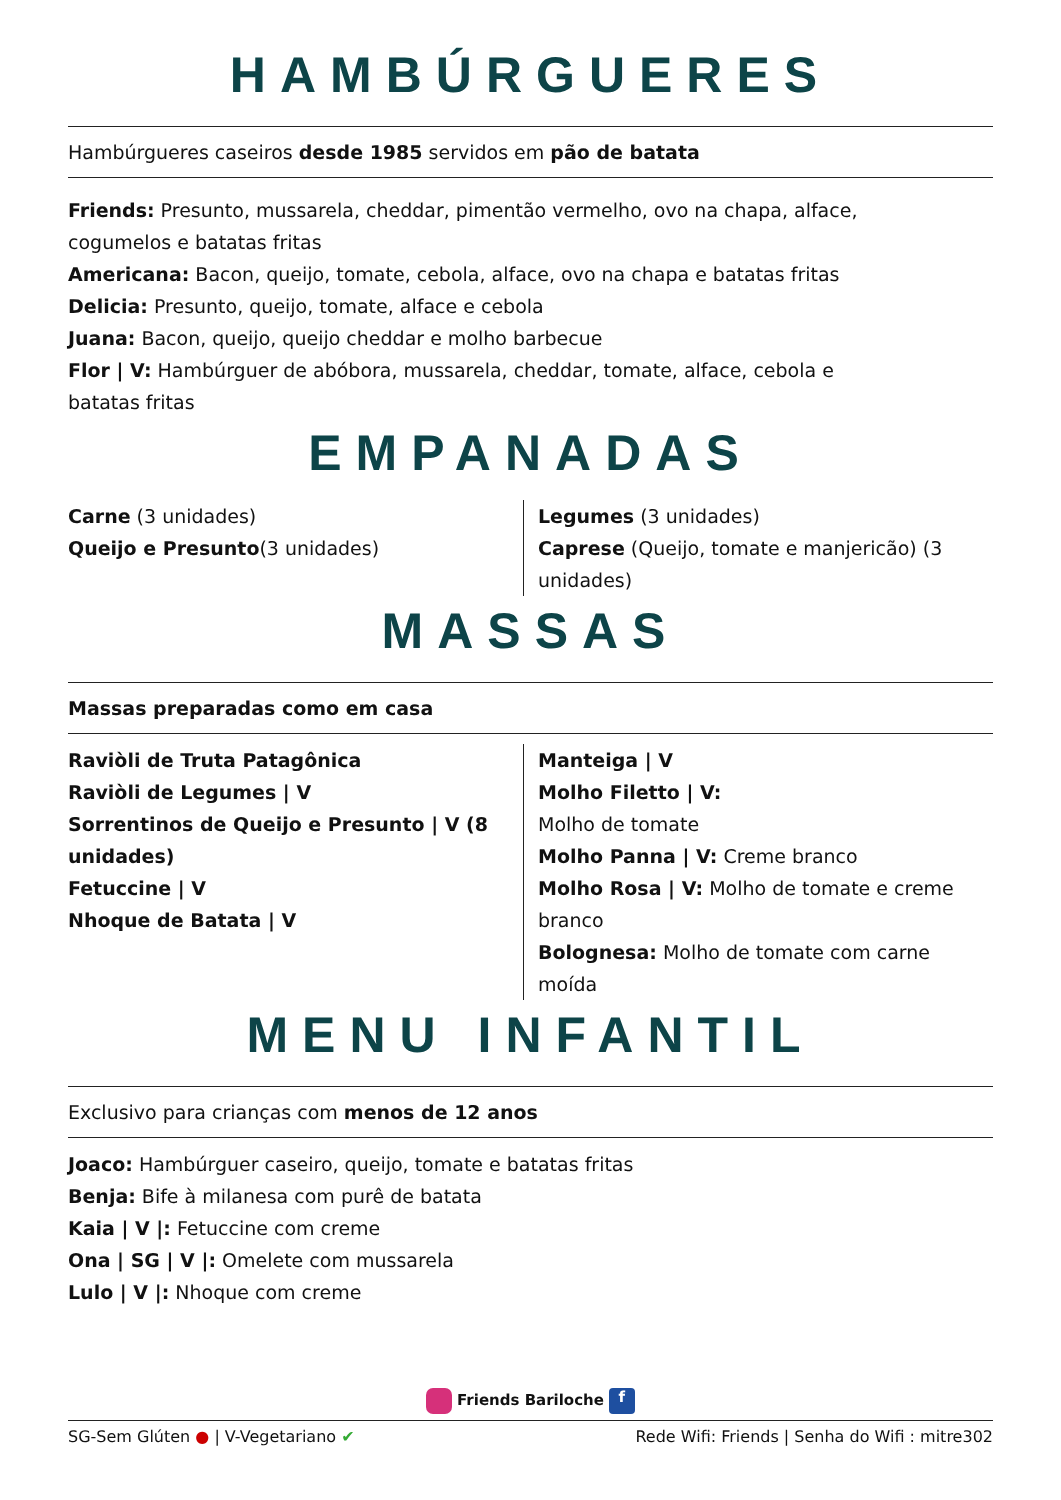HAMBÚRGUERES
Hambúrgueres caseiros desde 1985 servidos em pão de batata
Friends: Presunto, mussarela, cheddar, pimentão vermelho, ovo na chapa, alface, cogumelos e batatas fritas
Americana: Bacon, queijo, tomate, cebola, alface, ovo na chapa e batatas fritas
Delicia: Presunto, queijo, tomate, alface e cebola
Juana: Bacon, queijo, queijo cheddar e molho barbecue
Flor | V: Hambúrguer de abóbora, mussarela, cheddar, tomate, alface, cebola e batatas fritas
EMPANADAS
Carne (3 unidades)
Queijo e Presunto(3 unidades)
Legumes (3 unidades)
Caprese (Queijo, tomate e manjericão) (3 unidades)
MASSAS
Massas preparadas como em casa
Raviòli de Truta Patagônica
Raviòli de Legumes | V
Sorrentinos de Queijo e Presunto | V (8 unidades)
Fetuccine | V
Nhoque de Batata | V
Manteiga | V
Molho Filetto | V:
Molho de tomate
Molho Panna | V: Creme branco
Molho Rosa | V: Molho de tomate e creme branco
Bolognesa: Molho de tomate com carne moída
MENU INFANTIL
Exclusivo para crianças com menos de 12 anos
Joaco: Hambúrguer caseiro, queijo, tomate e batatas fritas
Benja: Bife à milanesa com purê de batata
Kaia | V |: Fetuccine com creme
Ona | SG | V |: Omelete com mussarela
Lulo | V |: Nhoque com creme
Friends Bariloche f
SG-Sem Glúten ● | V-Vegetariano ✔ Rede Wifi: Friends | Senha do Wifi : mitre302